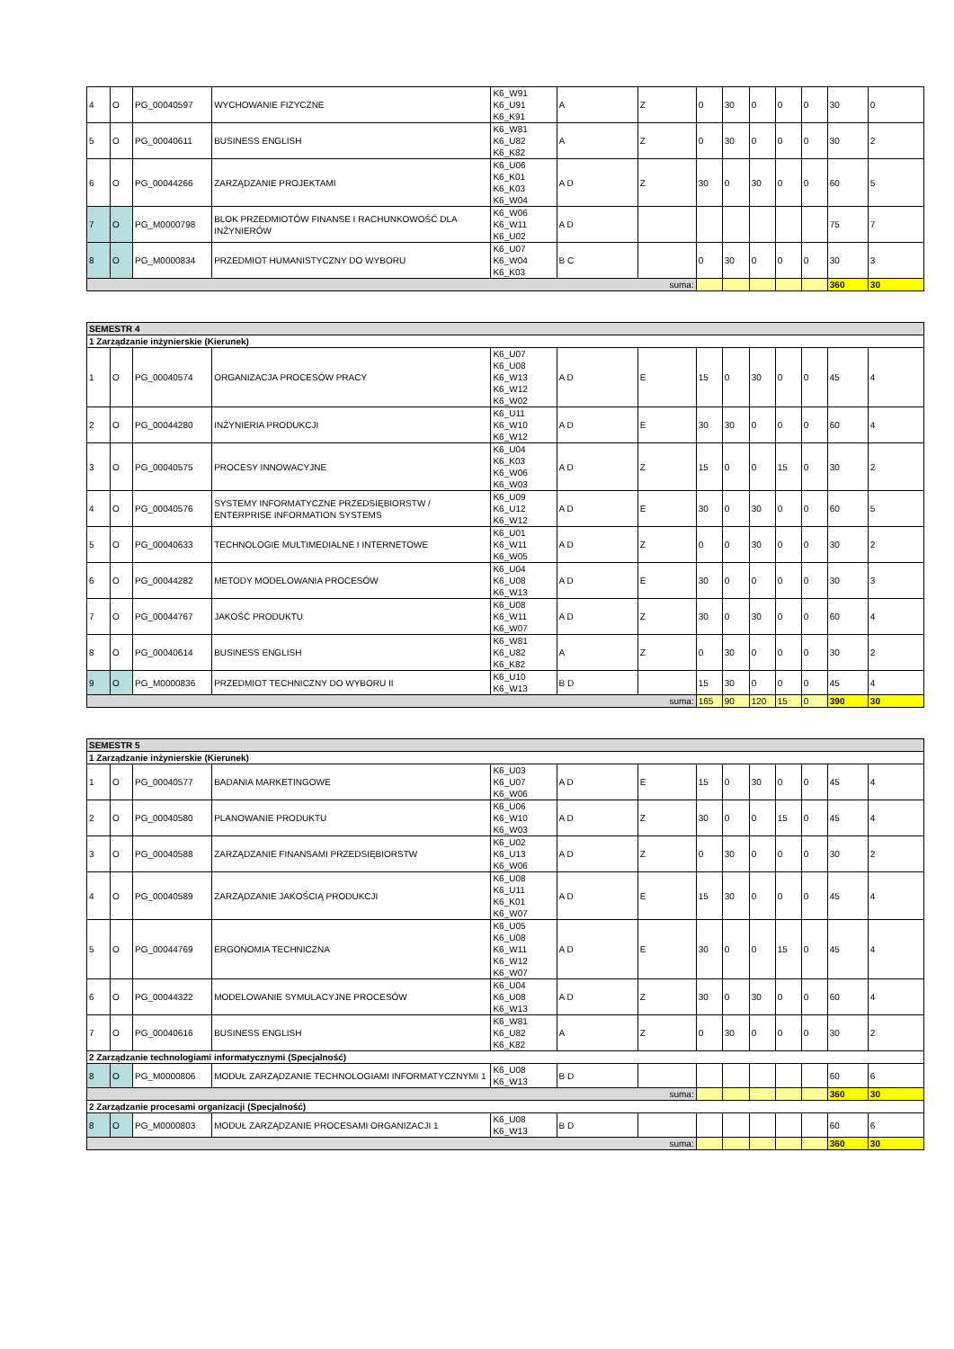| 4 | O | PG_00040597 | WYCHOWANIE FIZYCZNE | K6_W91 K6_U91 K6_K91 | A | Z | 0 | 30 | 0 | 0 | 0 | 30 | 0 |
| 5 | O | PG_00040611 | BUSINESS ENGLISH | K6_W81 K6_U82 K6_K82 | A | Z | 0 | 30 | 0 | 0 | 0 | 30 | 2 |
| 6 | O | PG_00044266 | ZARZĄDZANIE PROJEKTAMI | K6_U06 K6_K01 K6_K03 K6_W04 | A D | Z | 30 | 0 | 30 | 0 | 0 | 60 | 5 |
| 7 | O | PG_M0000798 | BLOK PRZEDMIOTÓW FINANSE I RACHUNKOWOŚĆ DLA INŻYNIERÓW | K6_W06 K6_W11 K6_U02 | A D | | | | | | | 75 | 7 |
| 8 | O | PG_M0000834 | PRZEDMIOT HUMANISTYCZNY DO WYBORU | K6_U07 K6_W04 K6_K03 | B C | | 0 | 30 | 0 | 0 | 0 | 30 | 3 |
| suma: | | | | | | | | | | | | 360 | 30 |
| SEMESTR 4 | | | | | | | | | | | | | |
| 1 Zarządzanie inżynierskie (Kierunek) | | | | | | | | | | | | | |
| 1 | O | PG_00040574 | ORGANIZACJA PROCESÓW PRACY | K6_U07 K6_U08 K6_W13 K6_W12 K6_W02 | A D | E | 15 | 0 | 30 | 0 | 0 | 45 | 4 |
| 2 | O | PG_00044280 | INŻYNIERIA PRODUKCJI | K6_U11 K6_W10 K6_W12 | A D | E | 30 | 30 | 0 | 0 | 0 | 60 | 4 |
| 3 | O | PG_00040575 | PROCESY INNOWACYJNE | K6_U04 K6_K03 K6_W06 K6_W03 | A D | Z | 15 | 0 | 0 | 15 | 0 | 30 | 2 |
| 4 | O | PG_00040576 | SYSTEMY INFORMATYCZNE PRZEDSIĘBIORSTW / ENTERPRISE INFORMATION SYSTEMS | K6_U09 K6_U12 K6_W12 | A D | E | 30 | 0 | 30 | 0 | 0 | 60 | 5 |
| 5 | O | PG_00040633 | TECHNOLOGIE MULTIMEDIALNE I INTERNETOWE | K6_U01 K6_W11 K6_W05 | A D | Z | 0 | 0 | 30 | 0 | 0 | 30 | 2 |
| 6 | O | PG_00044282 | METODY MODELOWANIA PROCESÓW | K6_U04 K6_U08 K6_W13 | A D | E | 30 | 0 | 0 | 0 | 0 | 30 | 3 |
| 7 | O | PG_00044767 | JAKOŚĆ PRODUKTU | K6_U08 K6_W11 K6_W07 | A D | Z | 30 | 0 | 30 | 0 | 0 | 60 | 4 |
| 8 | O | PG_00040614 | BUSINESS ENGLISH | K6_W81 K6_U82 K6_K82 | A | Z | 0 | 30 | 0 | 0 | 0 | 30 | 2 |
| 9 | O | PG_M0000836 | PRZEDMIOT TECHNICZNY DO WYBORU II | K6_U10 K6_W13 | B D | | 15 | 30 | 0 | 0 | 0 | 45 | 4 |
| suma: | | | | | | | 165 | 90 | 120 | 15 | 0 | 390 | 30 |
| SEMESTR 5 | | | | | | | | | | | | | |
| 1 Zarządzanie inżynierskie (Kierunek) | | | | | | | | | | | | | |
| 1 | O | PG_00040577 | BADANIA MARKETINGOWE | K6_U03 K6_U07 K6_W06 | A D | E | 15 | 0 | 30 | 0 | 0 | 45 | 4 |
| 2 | O | PG_00040580 | PLANOWANIE PRODUKTU | K6_U06 K6_W10 K6_W03 | A D | Z | 30 | 0 | 0 | 15 | 0 | 45 | 4 |
| 3 | O | PG_00040588 | ZARZĄDZANIE FINANSAMI PRZEDSIĘBIORSTW | K6_U02 K6_U13 K6_W06 | A D | Z | 0 | 30 | 0 | 0 | 0 | 30 | 2 |
| 4 | O | PG_00040589 | ZARZĄDZANIE JAKOŚCIĄ PRODUKCJI | K6_U08 K6_U11 K6_K01 K6_W07 | A D | E | 15 | 30 | 0 | 0 | 0 | 45 | 4 |
| 5 | O | PG_00044769 | ERGONOMIA TECHNICZNA | K6_U05 K6_U08 K6_W11 K6_W12 K6_W07 | A D | E | 30 | 0 | 0 | 15 | 0 | 45 | 4 |
| 6 | O | PG_00044322 | MODELOWANIE SYMULACYJNE PROCESÓW | K6_U04 K6_U08 K6_W13 | A D | Z | 30 | 0 | 30 | 0 | 0 | 60 | 4 |
| 7 | O | PG_00040616 | BUSINESS ENGLISH | K6_W81 K6_U82 K6_K82 | A | Z | 0 | 30 | 0 | 0 | 0 | 30 | 2 |
| 2 Zarządzanie technologiami informatycznymi (Specjalność) | | | | | | | | | | | | | |
| 8 | O | PG_M0000806 | MODUŁ ZARZĄDZANIE TECHNOLOGIAMI INFORMATYCZNYMI 1 | K6_U08 K6_W13 | B D | | | | | | | 60 | 6 |
| suma: | | | | | | | | | | | | 360 | 30 |
| 2 Zarządzanie procesami organizacji (Specjalność) | | | | | | | | | | | | | |
| 8 | O | PG_M0000803 | MODUŁ ZARZĄDZANIE PROCESAMI ORGANIZACJI 1 | K6_U08 K6_W13 | B D | | | | | | | 60 | 6 |
| suma: | | | | | | | | | | | | 360 | 30 |